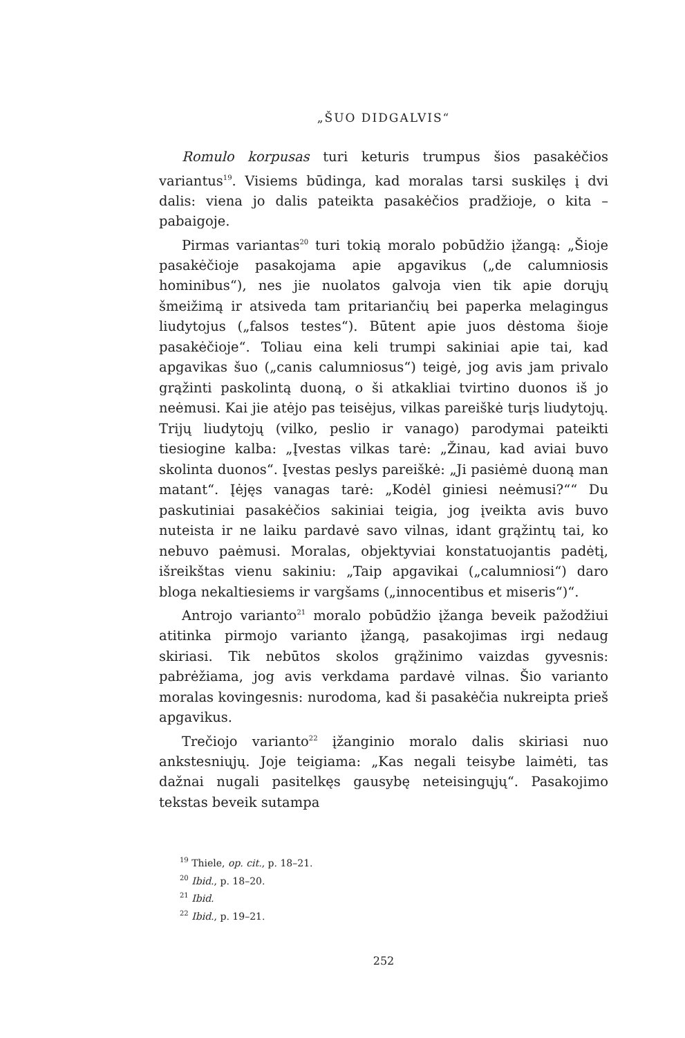„ŠUO DIDGALVIS“
Romulo korpusas turi keturis trumpus šios pasakėčios variantus<sup>19</sup>. Visiems būdinga, kad moralas tarsi suskilęs į dvi dalis: viena jo dalis pateikta pasakėčios pradžioje, o kita – pabaigoje.
Pirmas variantas<sup>20</sup> turi tokią moralo pobūdžio įžangą: „Šioje pasakėčioje pasakojama apie apgavikus („de calumniosis hominibus“), nes jie nuolatos galvoja vien tik apie dorųjų šmeižimą ir atsiveda tam pritariančių bei paperka melagingus liudytojus („falsos testes“). Būtent apie juos dėstoma šioje pasakėčioje“. Toliau eina keli trumpi sakiniai apie tai, kad apgavikas šuo („canis calumniosus“) teigė, jog avis jam privalo grąžinti paskolintą duoną, o ši atkakliai tvirtino duonos iš jo neėmusi. Kai jie atėjo pas teisėjus, vilkas pareiškė turįs liudytojų. Trijų liudytojų (vilko, peslio ir vanago) parodymai pateikti tiesiogine kalba: „Įvestas vilkas tarė: „Žinau, kad aviai buvo skolinta duonos“. Įvestas peslys pareiškė: „Ji pasiėmė duoną man matant“. Įėjęs vanagas tarė: „Kodėl giniesi neėmusi?““ Du paskutiniai pasakėčios sakiniai teigia, jog įveikta avis buvo nuteista ir ne laiku pardavė savo vilnas, idant grąžintų tai, ko nebuvo paėmusi. Moralas, objektyviai konstatuojantis padėtį, išreikštas vienu sakiniu: „Taip apgavikai („calumniosi“) daro bloga nekaltiesiems ir vargšams („innocentibus et miseris“)“.
Antrojo varianto<sup>21</sup> moralo pobūdžio įžanga beveik pažodžiui atitinka pirmojo varianto įžangą, pasakojimas irgi nedaug skiriasi. Tik nebūtos skolos grąžinimo vaizdas gyvesnis: pabrėžiama, jog avis verkdama pardavė vilnas. Šio varianto moralas kovingesnis: nurodoma, kad ši pasakėčia nukreipta prieš apgavikus.
Trečiojo varianto<sup>22</sup> įžanginio moralo dalis skiriasi nuo ankstesniųjų. Joje teigiama: „Kas negali teisybe laimėti, tas dažnai nugali pasitelkęs gausybę neteisingųjų“. Pasakojimo tekstas beveik sutampa
<sup>19</sup> Thiele, op. cit., p. 18–21.
<sup>20</sup> Ibid., p. 18–20.
<sup>21</sup> Ibid.
<sup>22</sup> Ibid., p. 19–21.
252